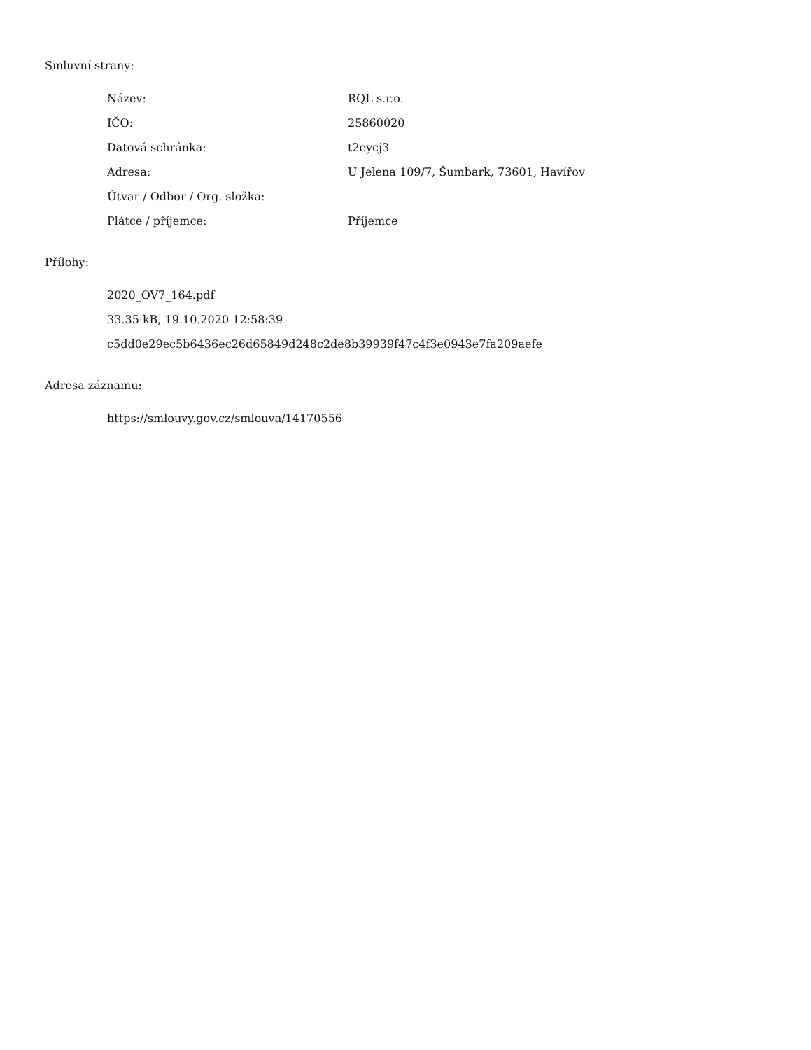Smluvní strany:
| Název: | RQL s.r.o. |
| IČO: | 25860020 |
| Datová schránka: | t2eycj3 |
| Adresa: | U Jelena 109/7, Šumbark, 73601, Havířov |
| Útvar / Odbor / Org. složka: | |
| Plátce / příjemce: | Příjemce |
Přílohy:
2020_OV7_164.pdf
33.35 kB, 19.10.2020 12:58:39
c5dd0e29ec5b6436ec26d65849d248c2de8b39939f47c4f3e0943e7fa209aefe
Adresa záznamu:
https://smlouvy.gov.cz/smlouva/14170556